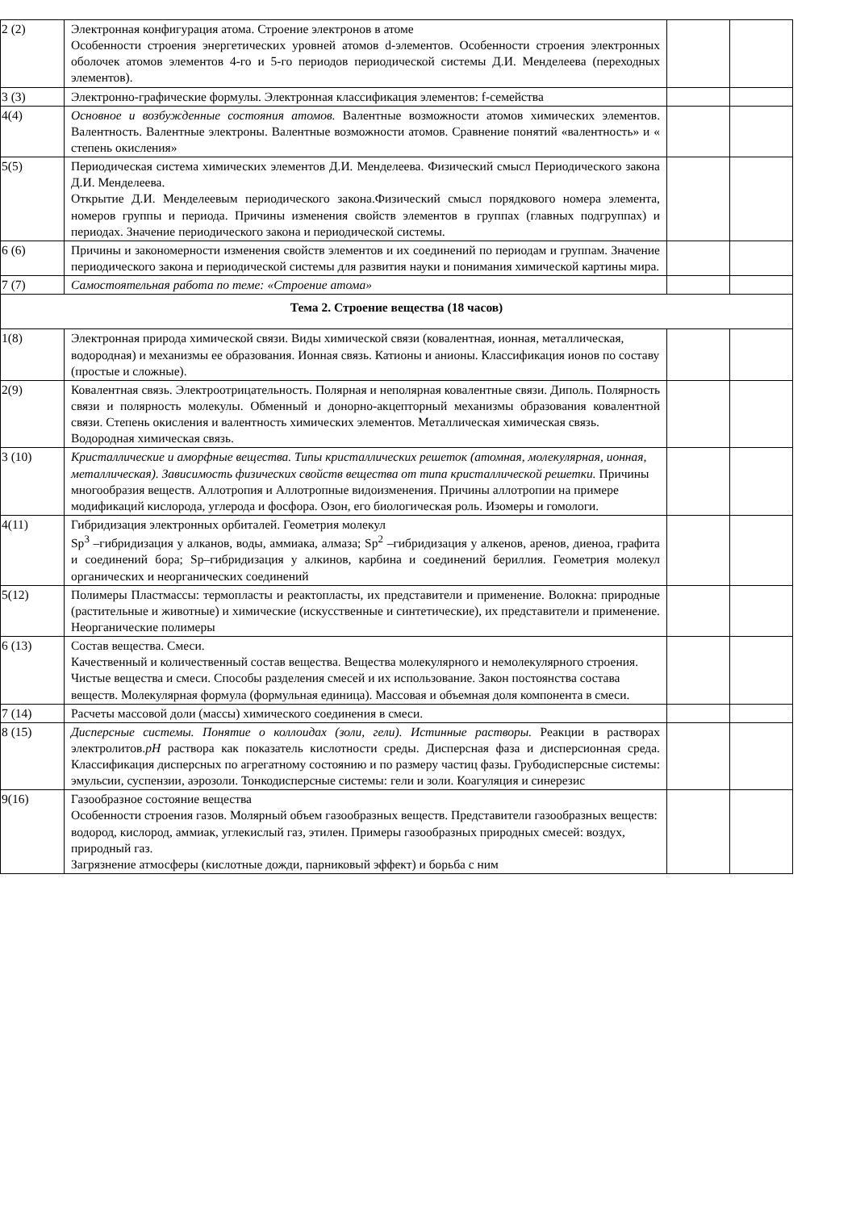| 2 (2) | Электронная конфигурация атома. Строение электронов в атоме Особенности строения энергетических уровней атомов d-элементов. Особенности строения электронных оболочек атомов элементов 4-го и 5-го периодов периодической системы Д.И. Менделеева (переходных элементов). | | |
| 3 (3) | Электронно-графические формулы. Электронная классификация элементов: f-семейства | | |
| 4(4) | Основное и возбужденные состояния атомов. Валентные возможности атомов химических элементов. Валентность. Валентные электроны. Валентные возможности атомов. Сравнение понятий «валентность» и « степень окисления» | | |
| 5(5) | Периодическая система химических элементов Д.И. Менделеева. Физический смысл Периодического закона Д.И. Менделеева. Открытие Д.И. Менделеевым периодического закона.Физический смысл порядкового номера элемента, номеров группы и периода. Причины изменения свойств элементов в группах (главных подгруппах) и периодах. Значение периодического закона и периодической системы. | | |
| 6 (6) | Причины и закономерности изменения свойств элементов и их соединений по периодам и группам. Значение периодического закона и периодической системы для развития науки и понимания химической картины мира. | | |
| 7 (7) | Самостоятельная работа по теме: «Строение атома» | | |
| Тема 2. Строение вещества (18 часов) | | | |
| 1(8) | Электронная природа химической связи. Виды химической связи (ковалентная, ионная, металлическая, водородная) и механизмы ее образования. Ионная связь. Катионы и анионы. Классификация ионов по составу (простые и сложные). | | |
| 2(9) | Ковалентная связь. Электроотрицательность. Полярная и неполярная ковалентные связи. Диполь. Полярность связи и полярность молекулы. Обменный и донорно-акцепторный механизмы образования ковалентной связи. Степень окисления и валентность химических элементов. Металлическая химическая связь. Водородная химическая связь. | | |
| 3 (10) | Кристаллические и аморфные вещества. Типы кристаллических решеток (атомная, молекулярная, ионная, металлическая). Зависимость физических свойств вещества от типа кристаллической решетки. Причины многообразия веществ. Аллотропия и Аллотропные видоизменения. Причины аллотропии на примере модификаций кислорода, углерода и фосфора. Озон, его биологическая роль. Изомеры и гомологи. | | |
| 4(11) | Гибридизация электронных орбиталей. Геометрия молекул Sp<sup>3</sup> –гибридизация у алканов, воды, аммиака, алмаза; Sp<sup>2</sup> –гибридизация у алкенов, аренов, диеноа, графита и соединений бора; Sp–гибридизация у алкинов, карбина и соединений бериллия. Геометрия молекул органических и неорганических соединений | | |
| 5(12) | Полимеры Пластмассы: термопласты и реактопласты, их представители и применение. Волокна: природные (растительные и животные) и химические (искусственные и синтетические), их представители и применение. Неорганические полимеры | | |
| 6 (13) | Состав вещества. Смеси. Качественный и количественный состав вещества. Вещества молекулярного и немолекулярного строения. Чистые вещества и смеси. Способы разделения смесей и их использование. Закон постоянства состава веществ. Молекулярная формула (формульная единица). Массовая и объемная доля компонента в смеси. | | |
| 7 (14) | Расчеты массовой доли (массы) химического соединения в смеси. | | |
| 8 (15) | Дисперсные системы. Понятие о коллоидах (золи, гели). Истинные растворы. Реакции в растворах электролитов. pH раствора как показатель кислотности среды. Дисперсная фаза и дисперсионная среда. Классификация дисперсных по агрегатному состоянию и по размеру частиц фазы. Грубодисперсные системы: эмульсии, суспензии, аэрозоли. Тонкодисперсные системы: гели и золи. Коагуляция и синерезис | | |
| 9(16) | Газообразное состояние вещества Особенности строения газов. Молярный объем газообразных веществ. Представители газообразных веществ: водород, кислород, аммиак, углекислый газ, этилен. Примеры газообразных природных смесей: воздух, природный газ. Загрязнение атмосферы (кислотные дожди, парниковый эффект) и борьба с ним | | |